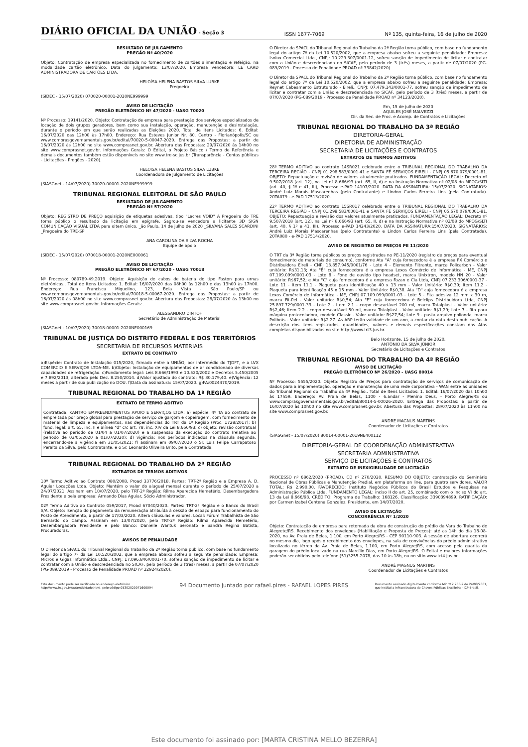DIÁRIO OFICIAL DA UNIÃO - Seção 3 ISSN 1677-7069 Nº 135, quinta-feira, 16 de julho de 2020
RESULTADO DE JULGAMENTO
PREGÃO Nº 40/2020
Objeto: Contratação de empresa especializada no fornecimento de cartões alimentação e refeição, na modalidade cartão eletrônico. Data do julgamento: 13/07/2020. Empresa vencedora: LE CARD ADMINISTRADORA DE CARTÕES LTDA.
HELOÍSA HELENA BASTOS SILVA LUBKE
Pregoeira
(SIDEC - 15/07/2020) 070020-00001-2020NE999999
AVISO DE LICITAÇÃO
PREGÃO ELETRÔNICO Nº 47/2020 - UASG 70020
Nº Processo: 19141/2020. Objeto: Contratação de empresa para prestação dos serviços especializados de locação de dois grupos geradores, bem como sua instalação, operação, manutenção e desinstalação, durante o período em que serão realizadas as Eleições 2020. Total de Itens Licitados: 6. Edital: 16/07/2020 das 12h00 às 17h00. Endereço: Rua Esteves Junior Nr. 80, Centro - Florianópolis/SC ou www.comprasgovernamentais.gov.br/edital/70020-5-00047-2020. Entrega das Propostas: a partir de 16/07/2020 às 12h00 no site www.comprasnet.gov.br. Abertura das Propostas: 29/07/2020 às 14h00 no site www.comprasnet.gov.br. Informações Gerais: O Edital, o Projeto Básico / Termo de Referência e demais documentos também estão disponíveis no site www.tre-sc.jus.br (Transparência - Contas públicas - Licitações - Pregões - 2020).
HELOISA HELENA BASTOS SILVA LUBKE
Coordenadora de Julgamento de Licitações
(SIASGnet - 14/07/2020) 70020-00001-2020NE999999
TRIBUNAL REGIONAL ELEITORAL DE SÃO PAULO
RESULTADO DE JULGAMENTO
PREGÃO Nº 57/2020
Objeto: REGISTRO DE PREÇO aquisição de etiquetas adesivas, tipo "Lacres VOID" A Pregoeira do TRE torna público o resultado da licitação em epígrafe. Sagrou-se vencedora a licitante 3D SIGN COMUNICAÇÃO VISUAL LTDA para oitem único. _ão Paulo, 14 de julho de 2020 _SILVANA SALES SCARDINI _Pregoeira do TRE-SP
ANA CAROLINA DA SILVA ROCHA
Equipe de apoio
(SIDEC - 15/07/2020) 070018-00001-2020NE000061
AVISO DE LICITAÇÃO
PREGÃO ELETRÔNICO Nº 67/2020 - UASG 70018
Nº Processo: 080789-49.2019. Objeto: Aquisição de cabos de bateria do tipo Faston para urnas eletrônicas.. Total de Itens Licitados: 1. Edital: 16/07/2020 das 08h00 às 12h00 e das 13h00 às 17h00. Endereço: Rua Francisca Miquelina, 123, Bela Vista - São Paulo/SP ou www.comprasgovernamentais.gov.br/edital/70018-5-00067-2020. Entrega das Propostas: a partir de 16/07/2020 às 08h00 no site www.comprasnet.gov.br. Abertura das Propostas: 28/07/2020 às 13h00 no site www.comprasnet.gov.br. Informações Gerais: .
ALESSANDRO DINTOF
Secretário de Administração de Material
(SIASGnet - 10/07/2020) 70018-00001-2020NE000169
TRIBUNAL DE JUSTIÇA DO DISTRITO FEDERAL E DOS TERRITÓRIOS
SECRETARIA DE RECURSOS MATERIAIS
EXTRATO DE CONTRATO
a)Espécie: Contrato de Instalação 015/2020, firmado entre a UNIÃO, por intermédio do TJDFT, e a LVX COMÉRCIO E SERVIÇOS LTDA-ME. b)Objeto: Instalação de equipamentos de ar condicionado de diversas capacidades de refrigeração. c)Fundamento legal: Leis 8.666/1993 e 10.520/2002 e Decretos 5.450/2005 e 7.892/2013, alterado pelo Dec. 8.250/2014. d)Valor ajustado do contrato: R$ 30.179,40. e)Vigência: 12 meses a partir de sua publicação no DOU. f)Data da assinatura: 15/07/2020. g)PA:0024470/2019.
TRIBUNAL REGIONAL DO TRABALHO DA 1ª REGIÃO
EXTRATO DE TERMO ADITIVO
Contratada: KANTRO EMPREENDIMENTOS APOIO E SERVIÇOS LTDA; a) espécie: 4º TA ao contrato de empreitada por preço global para prestação de serviço de garçom e copeiragem, com fornecimento de material de limpeza e equipamentos, nas dependências do TRT da 1ª Região (Proc. 1728/2017); b) fund. legal: art. 65, inc. II e alínea "d" c/c art. 78, inc. XIV da Lei 8.666/93; c) objeto: revisão contratual (relativa ao período de 01/04 a 01/07/2020) e a suspensão da execução do contrato (relativa ao período de 03/05/2020 a 01/07/2020); d) vigência: nos períodos indicados na cláusula segunda, encerrando-se a vigência em 31/05/2021; f) assinam em 09/07/2020 o Sr. Luis Felipe Carrapatoso Peralta da Silva, pelo Contratante, e o Sr. Leonardo Oliveira Brito, pela Contratada.
TRIBUNAL REGIONAL DO TRABALHO DA 2ª REGIÃO
EXTRATOS DE TERMOS ADITIVOS
10º Termo Aditivo ao Contrato 080/2008, Proad 33776/2018. Partes: TRT-2ª Região e a Empresa A. D. Aguiar Locações Ltda. Objeto: Mantém o valor do aluguel mensal durante o período de 25/07/2020 a 24/07/2021. Assinam em 10/07/2020, pelo TRT-2ª Região: Rilma Aparecida Hemetério, Desembargadora Presidente e pela empresa: Armando Dias Aguiar, Sócio Administrador.
02º Termo Aditivo ao Contrato 059/2017, Proad 67040/2020. Partes: TRT-2ª Região e o Banco do Brasil S/A. Objeto: Isenção do pagamento da remuneração atribuída à cessão de espaço para funcionamento do Posto de Atendimento, a partir de 17/03/2020. Altera cláusulas e valores. Local: Fórum Trabalhista de São Bernardo do Campo. Assinam em 13/07/2020, pelo TRT-2ª Região: Rilma Aparecida Hemetério, Desembargadora Presidente e pelo Banco: Danielle Wantuk Seronato e Sandra Regina Batista, Procuradoras.
AVISOS DE PENALIDADE
O Diretor da SPACL do Tribunal Regional do Trabalho da 2ª Região torna público, com base no fundamento legal do artigo 7º da Lei 10.520/2002, que a empresa abaixo sofreu a seguinte penalidade: Empresa: Micros e Gigas Informática Ltda., CNPJ: 17.096.846/0001-70, sofreu sanção de impedimento de licitar e contratar com a União e descredenciada no SICAF, pelo período de 3 (três) meses, a partir de 07/07/2020 (PG-089/2019 - Processo de Penalidade PROAD nº 22924/2020).
O Diretor da SPACL do Tribunal Regional do Trabalho da 2ª Região torna público, com base no fundamento legal do artigo 7º da Lei 10.520/2002, que a empresa abaixo sofreu a seguinte penalidade: Empresa: Isolux Comercial Ltda., CNPJ: 10.229.307/0001-12, sofreu sanção de impedimento de licitar e contratar com a União e descredenciada no SICAF, pelo período de 3 (três) meses, a partir de 07/07/2020 (PG-089/2019 - Processo de Penalidade PROAD nº 33842/2020).
O Diretor da SPACL do Tribunal Regional do Trabalho da 2ª Região torna público, com base no fundamento legal do artigo 7º da Lei 10.520/2002, que a empresa abaixo sofreu a seguinte penalidade: Empresa: Reynet Cabeamento Estruturado - Eireli., CNPJ: 07.479.143/0001-77, sofreu sanção de impedimento de licitar e contratar com a União e descredenciada no SICAF, pelo período de 3 (três) meses, a partir de 07/07/2020 (PG-089/2019 - Processo de Penalidade PROAD nº 34123/2020).
Em, 15 de julho de 2020
AQUILES JOSÉ MALVEZZI
Dir. da Sec. de Proc. e Acomp. de Contratos e Licitações
TRIBUNAL REGIONAL DO TRABALHO DA 3ª REGIÃO
DIRETORIA-GERAL
DIRETORIA DE ADMINISTRAÇÃO
SECRETARIA DE LICITAÇÕES E CONTRATOS
EXTRATOS DE TERMOS ADITIVOS
28º TERMO ADITIVO ao contrato 14SR021 celebrado entre o TRIBUNAL REGIONAL DO TRABALHO DA TERCEIRA REGIÃO - CNPJ 01.298.583/0001-41 e SANTA FÉ SERVIÇOS EIRELI - CNPJ 05.670.079/0001-81. OBJETO: Repactuação e revisão de valores atualmente praticados. FUNDAMENTAÇÃO LEGAL: Decreto nº 9.507/2018 (art. 12), na Lei nº 8.666/93 (art. 65, II, d) e na Instrução Normativa nº 02/08 do MPOG/SLTI (art. 40, § 1º e 41, III), Processo e-PAD 14107/2020. DATA DA ASSINATURA: 15/07/2020. SIGNATÁRIOS: André Luiz Morais Mascarenhas (pelo Contratante) e Lindon Carlos Ferreira Lins (pela Contratada). 20TA079 - e-PAD 17513/2020.
22º TERMO ADITIVO ao contrato 15SR017 celebrado entre o TRIBUNAL REGIONAL DO TRABALHO DA TERCEIRA REGIÃO - CNPJ 01.298.583/0001-41 e SANTA FÉ SERVIÇOS EIRELI - CNPJ 05.670.079/0001-81. OBJETO: Repactuação e revisão dos valores atualmente praticados. FUNDAMENTAÇÃO LEGAL: Decreto nº 9.507/2018 (art. 12), na Lei nº 8.666/93 (art. 65, II, d) e na Instrução Normativa nº 02/08 do MPOG/SLTI (art. 40, § 1º e 41, III), Processo e-PAD 14243/2020. DATA DA ASSINATURA:15/07/2020. SIGNATÁRIOS: André Luiz Morais Mascarenhas (pelo Contratante) e Lindon Carlos Ferreira Lins (pela Contratada). 20TA080 - e-PAD 17514/2020.
AVISO DE REGISTRO DE PREÇOS PE 11/2020
O TRT da 3ª Região torna públicos os preços registrados no PE-11/2020 (registro de preços para eventual fornecimento de materiais de consumo), conforme Ata "A" cuja fornecedora é a empresa FX Comércio e Distribuidora Eireli - CNPJ 13.857.945/0001/76 - Lote 4 - Elemento Filtrante, marca Policarbon - Valor unitário: R$31,13; Ata "B" cuja fornecedora é a empresa Lexos Comércio de Informática - ME, CNPJ 07.109.099/0001-03 - Lote 8 - Fone de ouvido tipo headset, marca Unixtron, modelo HN 20 - Valor unitário: R$67,52; e Ata "C" cuja fornecedora é a empresa Fazan e Cia Ltda, CNPJ 07.233.306/0001-37 - Lote 11 - Item 11.1 - Plaqueta para identificação 40 x 13 mm - Valor Unitário: R$0,39; Item 11.2 - Plaqueta para identificação 45 x 15 mm - Valor Unitário: R$0,38. Ata "D" cuja fornecedora é a empresa Lexos Comércio de Informática - ME, CNPJ 07.109.099/0001-03 - Lote 5 - Fita adesiva 12 mm x 30 m, marca Fit-Pel - Valor unitário: R$0,54; Ata "E" cuja fornecedora é Belclips Distribuidora Ltda, CNPJ 25.897.729/0001-33 - Lote 2 - Item 2.1 - corpo descartável 200 ml, marca Totalplast - Valor unitário: R$2,46; Item 2.2 - corpo descartável 50 ml, marca Totalplast - Valor unitário: R$1,29; Lote 7 - fita para máquina protocoladora, modelo Classic - Valor unitário: R$27,54; Lote 9 - pasta arquivo polionda, marca Polibrás - Valor unitário: R$2,27. As ARP terão validade de um ano, a contar da data desta publicação. A descrição dos itens registrados, quantidades, valores e demais especificações constam das Atas completas disponibilizadas no site http://www.trt3.jus.br.
Belo Horizonte, 15 de julho de 2020.
ANTÔNIO DA SILVA JÚNIOR
Secretário de Licitações e Contratos
TRIBUNAL REGIONAL DO TRABALHO DA 4ª REGIÃO
AVISO DE LICITAÇÃO
PREGÃO ELETRÔNICO Nº 26/2020 - UASG 80014
Nº Processo: 5555/2020. Objeto: Registro de Preços para contratação de serviços de comunicação de dados para a implementação, operação e manutenção de uma rede corporativa - WAN entre as unidades do Tribunal Regional do Trabalho da 4ª Região.. Total de Itens Licitados: 1. Edital: 16/07/2020 das 10h00 às 17h59. Endereço: Av. Praia de Belas, 1100 - 6.andar - Menino Deus, - Porto Alegre/RS ou www.comprasgovernamentais.gov.br/edital/80014-5-00026-2020. Entrega das Propostas: a partir de 16/07/2020 às 10h00 no site www.comprasnet.gov.br. Abertura das Propostas: 28/07/2020 às 11h00 no site www.comprasnet.gov.br.
ANDRE MAGNUS MARTINS
Coordenador de Licitações e Contratos
(SIASGnet - 15/07/2020) 80014-00001-2019NE400112
DIRETORIA-GERAL DE COORDENAÇÃO ADMINISTRATIVA
SECRETARIA ADMINISTRATIVA
SERVIÇO DE LICITAÇÕES E CONTRATOS
EXTRATO DE INEXIGIBILIDADE DE LICITAÇÃO
PROCESSO nº 6862/2020 (PROAD). CD nº 270/2020. RESUMO DO OBJETO: contratação do Seminário Nacional de Obras Públicas e Manutenção Predial, em plataforma on line, para quatro servidores. VALOR TOTAL: R$ 2.990,00. FAVORECIDO: Instituto Negócios Públicos do Brasil Estudos e Pesquisas na Administração Pública Ltda. FUNDAMENTO LEGAL: inciso II do art. 25, combinado com o inciso VI do art. 13 da Lei 8.666/93. CRÉDITO: Programa de Trabalho: 168126. Classificação: 3390394899. RATIFICAÇÃO: por Carmen Izabel Centena Gonzalez, Presidente, em 14/07/2020.
AVISO DE LICITAÇÃO
CONCORRÊNCIA Nº 1/2020
Objeto: Contratação de empresa para retomada da obra de construção do prédio da Vara do Trabalho de Alegrete/RS. Recebimento dos envelopes (Habilitação e Proposta de Preços): até as 14h do dia 18-08-2020, na Av. Praia de Belas, 1.100, em Porto Alegre/RS - CEP 90110-903. A sessão de abertura ocorrerá no mesmo dia, logo após o recebimento dos envelopes, na sala de convivências do prédio administrativo localizada no térreo da Av. Praia de Belas, 1.100, em Porto Alegre/RS, com acesso pela guarita da garagem do prédio localizado na rua Marcílio Dias, em Porto Alegre/RS. O Edital e maiores informações poderão ser obtidos pelo telefone (51)3255-2078, das 10 às 18h, ou no sítio www.trt4.jus.br.
ANDRÉ MAGNUS MARTINS
Coordenador de Licitações e Contratos
Este documento pode ser verificado no endereço eletrônico
http://www.in.gov.br/autenticidade.html, pelo código 05302020071600094 94 Documento juntado por rafael.pires - RAFAEL LOPES PIRES Documento assinado digitalmente conforme MP nº 2.200-2 de 24/08/2001,
que institui a Infraestrutura de Chaves Públicas Brasileira - ICP-Brasil.
Este documento foi assinado por: [MARTA CRISTINA MELLO BEZERRA]